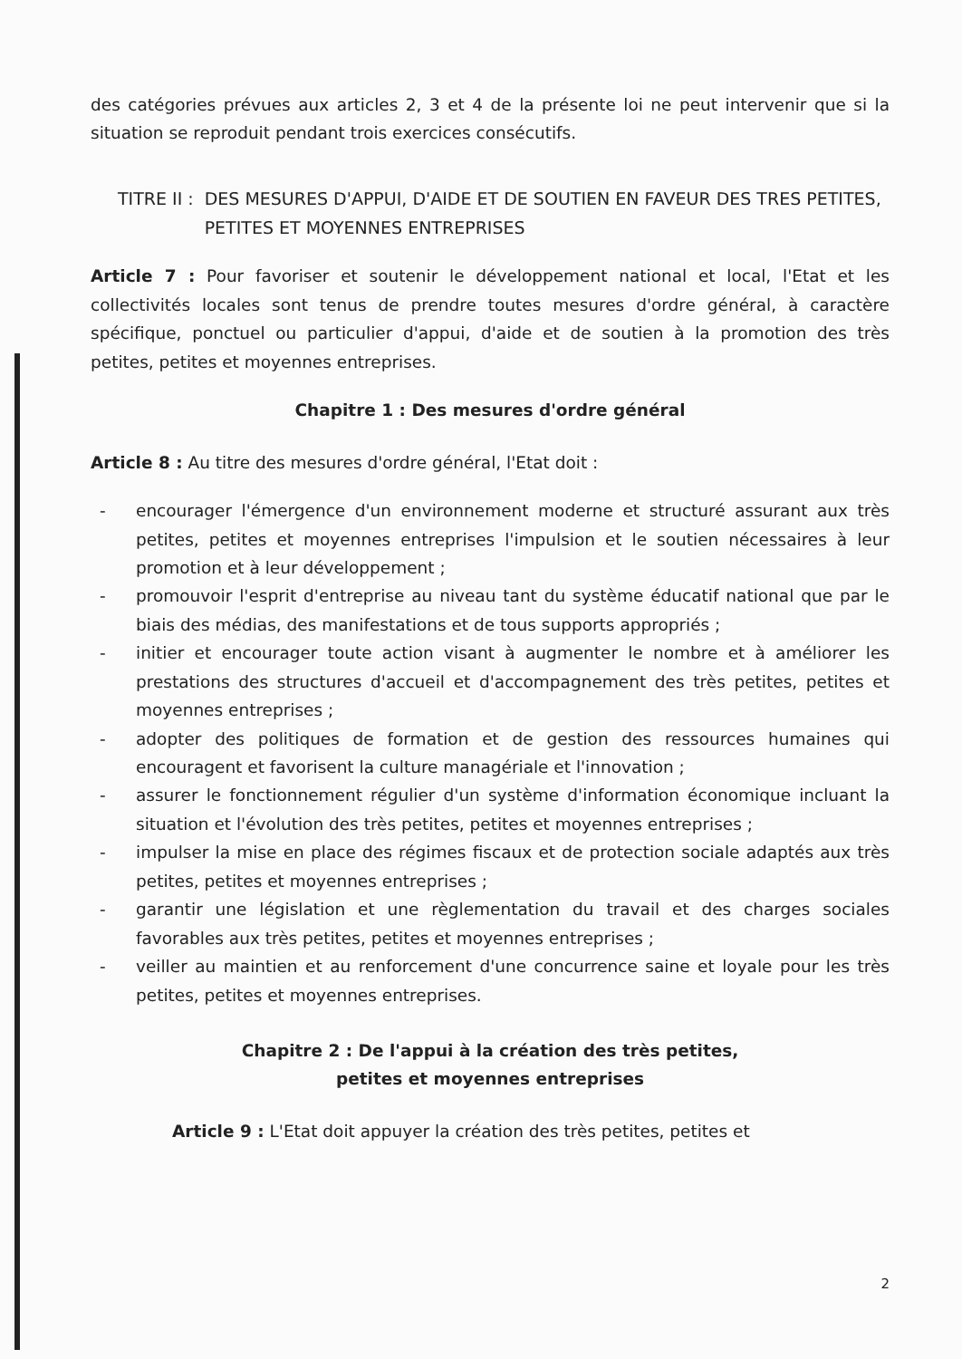des catégories prévues aux articles 2, 3 et 4 de la présente loi ne peut intervenir que si la situation se reproduit pendant trois exercices consécutifs.
TITRE II : DES MESURES D'APPUI, D'AIDE ET DE SOUTIEN EN FAVEUR DES TRES PETITES, PETITES ET MOYENNES ENTREPRISES
Article 7 : Pour favoriser et soutenir le développement national et local, l'Etat et les collectivités locales sont tenus de prendre toutes mesures d'ordre général, à caractère spécifique, ponctuel ou particulier d'appui, d'aide et de soutien à la promotion des très petites, petites et moyennes entreprises.
Chapitre 1 : Des mesures d'ordre général
Article 8 : Au titre des mesures d'ordre général, l'Etat doit :
- encourager l'émergence d'un environnement moderne et structuré assurant aux très petites, petites et moyennes entreprises l'impulsion et le soutien nécessaires à leur promotion et à leur développement ;
- promouvoir l'esprit d'entreprise au niveau tant du système éducatif national que par le biais des médias, des manifestations et de tous supports appropriés ;
- initier et encourager toute action visant à augmenter le nombre et à améliorer les prestations des structures d'accueil et d'accompagnement des très petites, petites et moyennes entreprises ;
- adopter des politiques de formation et de gestion des ressources humaines qui encouragent et favorisent la culture managériale et l'innovation ;
- assurer le fonctionnement régulier d'un système d'information économique incluant la situation et l'évolution des très petites, petites et moyennes entreprises ;
- impulser la mise en place des régimes fiscaux et de protection sociale adaptés aux très petites, petites et moyennes entreprises ;
- garantir une législation et une règlementation du travail et des charges sociales favorables aux très petites, petites et moyennes entreprises ;
- veiller au maintien et au renforcement d'une concurrence saine et loyale pour les très petites, petites et moyennes entreprises.
Chapitre 2 : De l'appui à la création des très petites,
petites et moyennes entreprises
Article 9 : L'Etat doit appuyer la création des très petites, petites et
2